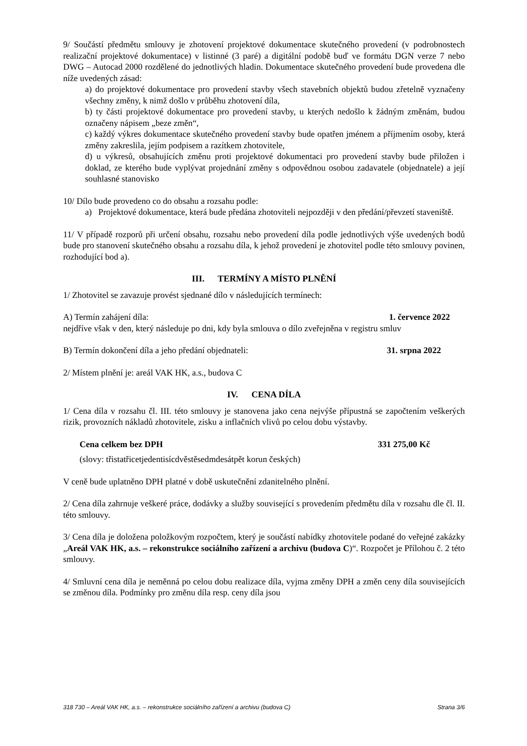9/ Součástí předmětu smlouvy je zhotovení projektové dokumentace skutečného provedení (v podrobnostech realizační projektové dokumentace) v listinné (3 paré) a digitální podobě buď ve formátu DGN verze 7 nebo DWG – Autocad 2000 rozdělené do jednotlivých hladin. Dokumentace skutečného provedení bude provedena dle níže uvedených zásad:
a) do projektové dokumentace pro provedení stavby všech stavebních objektů budou zřetelně vyznačeny všechny změny, k nimž došlo v průběhu zhotovení díla,
b) ty části projektové dokumentace pro provedení stavby, u kterých nedošlo k žádným změnám, budou označeny nápisem „beze změn“,
c) každý výkres dokumentace skutečného provedení stavby bude opatřen jménem a příjmením osoby, která změny zakreslila, jejím podpisem a razítkem zhotovitele,
d) u výkresů, obsahujících změnu proti projektové dokumentaci pro provedení stavby bude přiložen i doklad, ze kterého bude vyplývat projednání změny s odpovědnou osobou zadavatele (objednatele) a její souhlasné stanovisko
10/ Dílo bude provedeno co do obsahu a rozsahu podle:
a) Projektové dokumentace, která bude předána zhotoviteli nejpozději v den předání/převzetí staveniště.
11/ V případě rozporů při určení obsahu, rozsahu nebo provedení díla podle jednotlivých výše uvedených bodů bude pro stanovení skutečného obsahu a rozsahu díla, k jehož provedení je zhotovitel podle této smlouvy povinen, rozhodující bod a).
III. TERMÍNY A MÍSTO PLNĚNÍ
1/ Zhotovitel se zavazuje provést sjednané dílo v následujících termínech:
A) Termín zahájení díla: 1. července 2022
nejdříve však v den, který následuje po dni, kdy byla smlouva o dílo zveřejněna v registru smluv
B) Termín dokončení díla a jeho předání objednateli: 31. srpna 2022
2/ Místem plnění je: areál VAK HK, a.s., budova C
IV. CENA DÍLA
1/ Cena díla v rozsahu čl. III. této smlouvy je stanovena jako cena nejvýše přípustná se započtením veškerých rizik, provozních nákladů zhotovitele, zisku a inflačních vlivů po celou dobu výstavby.
Cena celkem bez DPH 331 275,00 Kč
(slovy: třistatřicetjedentisícdvěstěsedmdesátpět korun českých)
V ceně bude uplatněno DPH platné v době uskutečnění zdanitelného plnění.
2/ Cena díla zahrnuje veškeré práce, dodávky a služby související s provedením předmětu díla v rozsahu dle čl. II. této smlouvy.
3/ Cena díla je doložena položkovým rozpočtem, který je součástí nabídky zhotovitele podané do veřejné zakázky „Areál VAK HK, a.s. – rekonstrukce sociálního zařízení a archivu (budova C)“. Rozpočet je Přílohou č. 2 této smlouvy.
4/ Smluvní cena díla je neměnná po celou dobu realizace díla, vyjma změny DPH a změn ceny díla souvisejících se změnou díla. Podmínky pro změnu díla resp. ceny díla jsou
318 730 – Areál VAK HK, a.s. – rekonstrukce sociálního zařízení a archivu (budova C) Strana 3/6